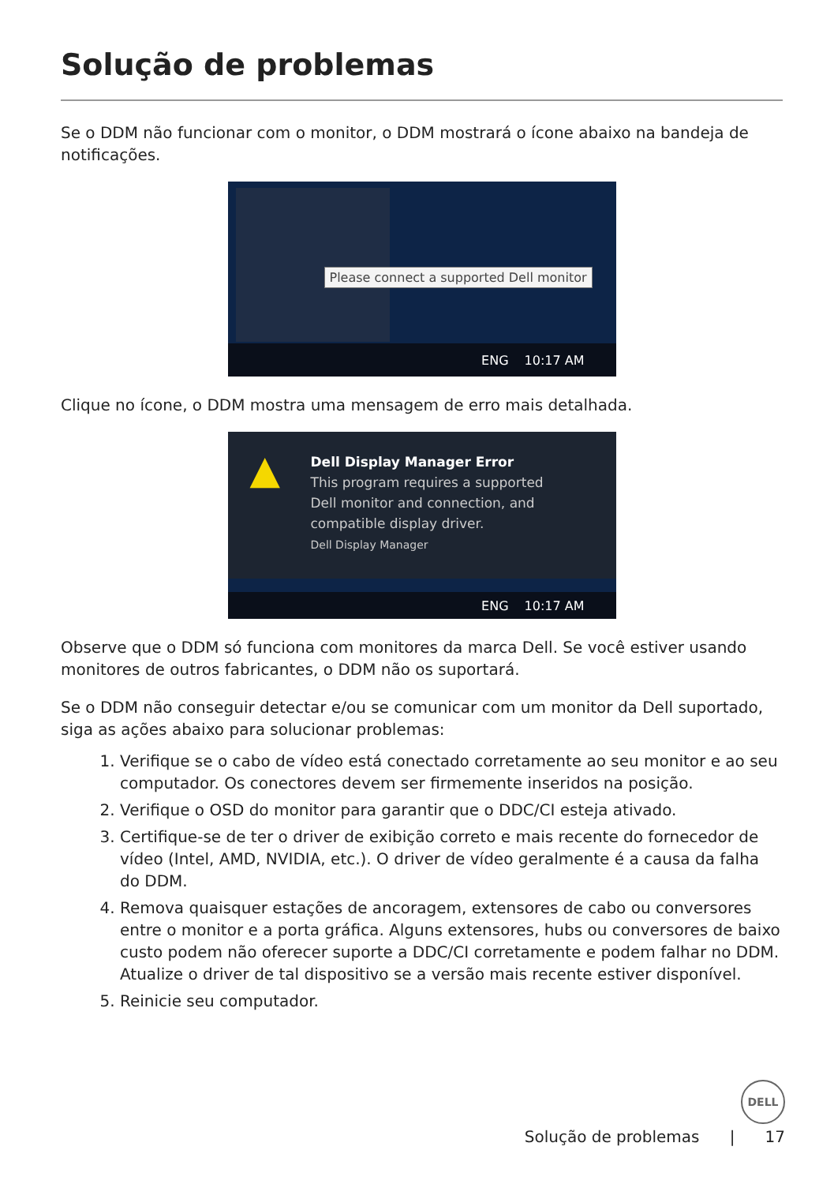Solução de problemas
Se o DDM não funcionar com o monitor, o DDM mostrará o ícone abaixo na bandeja de notificações.
Please connect a supported Dell monitor
ENG 10:17 AM
Clique no ícone, o DDM mostra uma mensagem de erro mais detalhada.
▲
Dell Display Manager Error
This program requires a supported
Dell monitor and connection, and
compatible display driver.
Dell Display Manager
ENG 10:17 AM
Observe que o DDM só funciona com monitores da marca Dell. Se você estiver usando monitores de outros fabricantes, o DDM não os suportará.
Se o DDM não conseguir detectar e/ou se comunicar com um monitor da Dell suportado, siga as ações abaixo para solucionar problemas:
1. Verifique se o cabo de vídeo está conectado corretamente ao seu monitor e ao seu computador. Os conectores devem ser firmemente inseridos na posição.
2. Verifique o OSD do monitor para garantir que o DDC/CI esteja ativado.
3. Certifique-se de ter o driver de exibição correto e mais recente do fornecedor de vídeo (Intel, AMD, NVIDIA, etc.). O driver de vídeo geralmente é a causa da falha do DDM.
4. Remova quaisquer estações de ancoragem, extensores de cabo ou conversores entre o monitor e a porta gráfica. Alguns extensores, hubs ou conversores de baixo custo podem não oferecer suporte a DDC/CI corretamente e podem falhar no DDM. Atualize o driver de tal dispositivo se a versão mais recente estiver disponível.
5. Reinicie seu computador.
DELL
Solução de problemas | 17